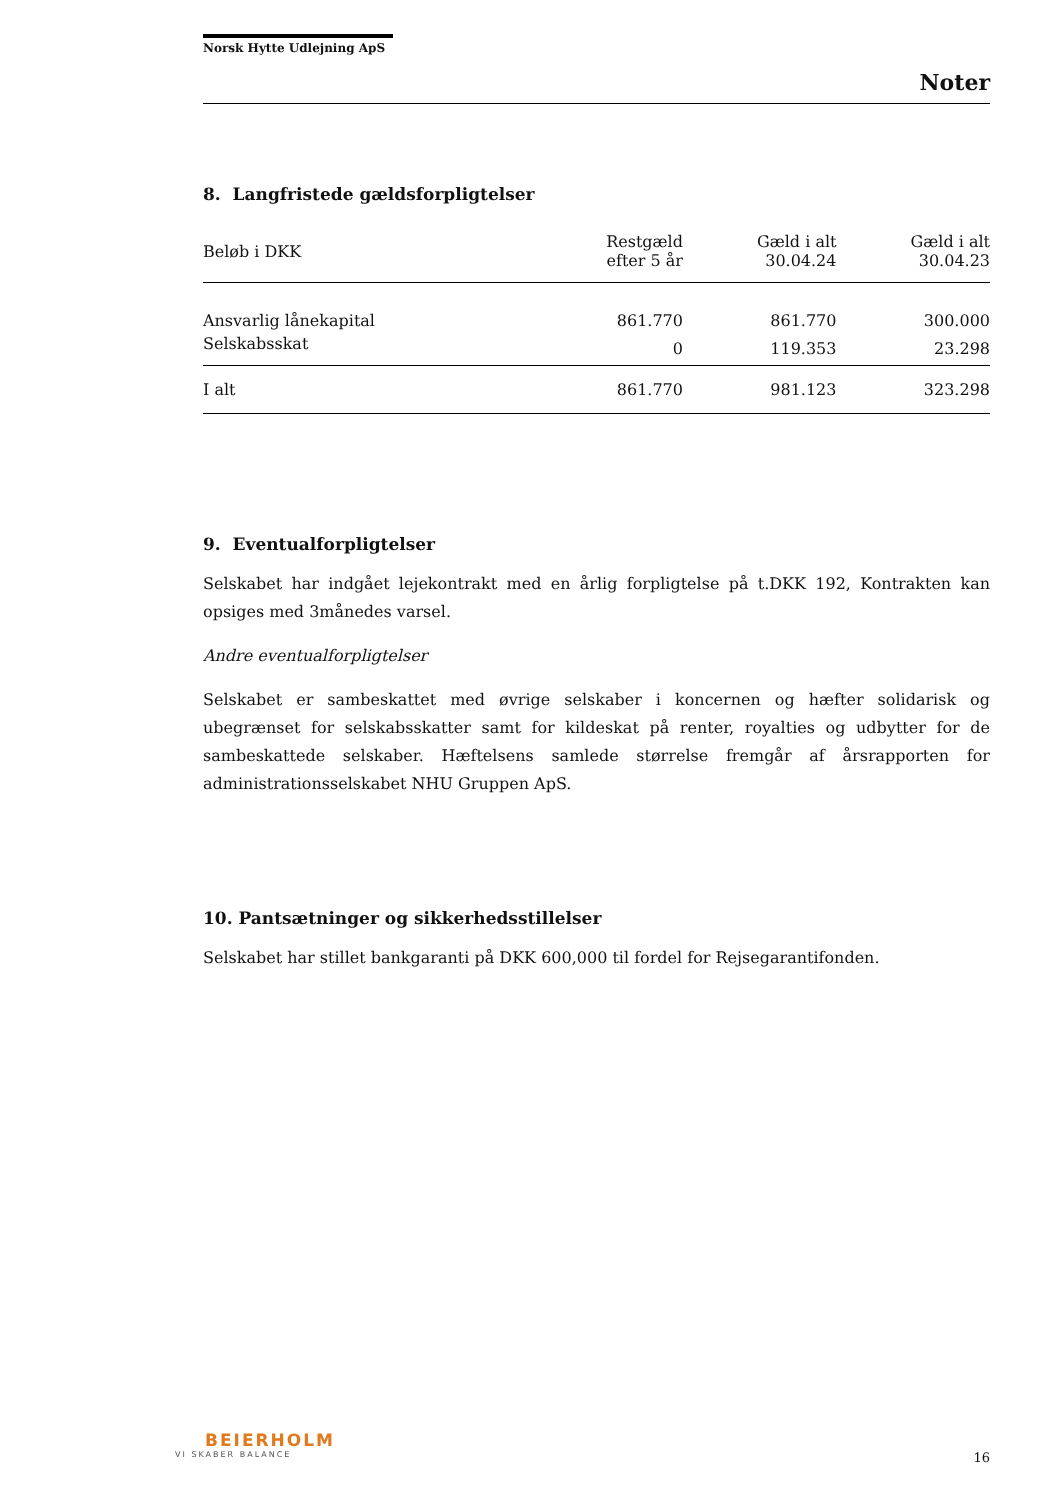Norsk Hytte Udlejning ApS
Noter
8. Langfristede gældsforpligtelser
| Beløb i DKK | Restgæld efter 5 år | Gæld i alt 30.04.24 | Gæld i alt 30.04.23 |
| --- | --- | --- | --- |
| Ansvarlig lånekapital | 861.770 | 861.770 | 300.000 |
| Selskabsskat | 0 | 119.353 | 23.298 |
| I alt | 861.770 | 981.123 | 323.298 |
9. Eventualforpligtelser
Selskabet har indgået lejekontrakt med en årlig forpligtelse på t.DKK 192, Kontrakten kan opsiges med 3månedes varsel.
Andre eventualforpligtelser
Selskabet er sambeskattet med øvrige selskaber i koncernen og hæfter solidarisk og ubegrænset for selskabsskatter samt for kildeskat på renter, royalties og udbytter for de sambeskattede selskaber. Hæftelsens samlede størrelse fremgår af årsrapporten for administrationsselskabet NHU Gruppen ApS.
10. Pantsætninger og sikkerhedsstillelser
Selskabet har stillet bankgaranti på DKK 600,000 til fordel for Rejsegarantifonden.
BEIERHOLM
VI SKABER BALANCE
16